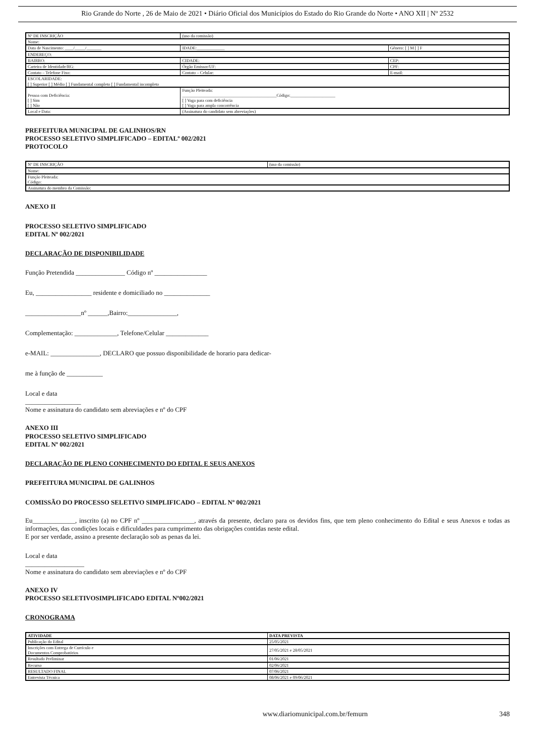Rio Grande do Norte , 26 de Maio de 2021 • Diário Oficial dos Municípios do Estado do Rio Grande do Norte • ANO XII | Nº 2532
| Nº DE INSCRIÇÃO | (uso da comissão) | |
| Nome: | | |
| Data de Nascimento: ____/_____/_______ | IDADE:_____________ | Gênero: [ ] M [ ] F |
| ENDEREÇO: | | |
| BAIRRO: | CIDADE: | CEP: |
| Carteira de Identidade/RG: | Órgão Emissor/UF: | CPF: |
| Contato – Telefone Fixo: | Contato – Celular: | E-mail: |
| ESCOLARIDADE: [ ] Superior [ ] Médio [ ] Fundamental completo [ ] Fundamental incompleto | | |
| Pessoa com Deficiência: [ ] Sim [ ] Não | Função Pleiteada: ____________________________________________Código:_____________________ [ ] Vaga para com deficiência [ ] Vaga para ampla concorrência | |
| Local e Data: | (Assinatura do candidato sem abreviações) | |
PREFEITURA MUNICIPAL DE GALINHOS/RN
PROCESSO SELETIVO SIMPLIFICADO – EDITALº 002/2021
PROTOCOLO
| Nº DE INSCRIÇÃO | (uso da comissão) |
| Nome: | |
| Função Pleiteada: Código: | |
| Assinatura do membro da Comissão: | |
ANEXO II
PROCESSO SELETIVO SIMPLIFICADO
EDITAL Nº 002/2021
DECLARAÇÃO DE DISPONIBILIDADE
Função Pretendida _______________ Código nº ________________
Eu, _________________ residente e domiciliado no ______________
_________________nº ______,Bairro:_______________,
Complementação: _____________, Telefone/Celular _____________
e-MAIL: _______________, DECLARO que possuo disponibilidade de horario para dedicar-
me à função de ___________
Local e data
_________________
Nome e assinatura do candidato sem abreviações e nº do CPF
ANEXO III
PROCESSO SELETIVO SIMPLIFICADO
EDITAL Nº 002/2021
DECLARAÇÃO DE PLENO CONHECIMENTO DO EDITAL E SEUS ANEXOS
PREFEITURA MUNICIPAL DE GALINHOS
COMISSÃO DO PROCESSO SELETIVO SIMPLIFICADO – EDITAL Nº 002/2021
Eu_____________, inscrito (a) no CPF nº ________________, através da presente, declaro para os devidos fins, que tem pleno conhecimento do Edital e seus Anexos e todas as informações, das condições locais e dificuldades para cumprimento das obrigações contidas neste edital.
E por ser verdade, assino a presente declaração sob as penas da lei.
Local e data
__________________
Nome e assinatura do candidato sem abreviações e nº do CPF
ANEXO IV
PROCESSO SELETIVOSIMPLIFICADO EDITAL Nº002/2021
CRONOGRAMA
| ATIVIDADE | DATA PREVISTA |
| --- | --- |
| Publicação do Edital | 25/05/2021 |
| Inscrições com Entrega de Currículo e Documentos Comprobatórios | 27/05/2021 e 28/05/2021 |
| Resultado Preliminar | 01/06/2021 |
| Recurso | 02/06/2021 |
| RESULTADO FINAL | 07/06/2021 |
| Entrevista Técnica | 08/06/2021 e 09/06/2021 |
www.diariomunicipal.com.br/femurn 348